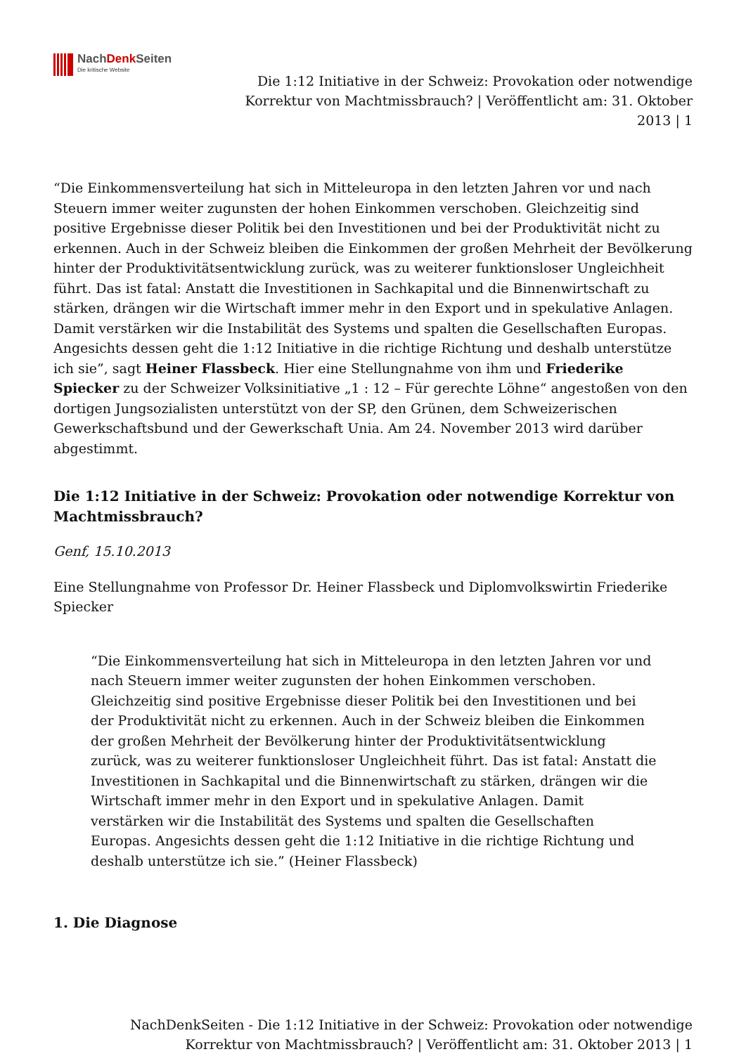NachDenk Seiten
Die kritische Website
Die 1:12 Initiative in der Schweiz: Provokation oder notwendige Korrektur von Machtmissbrauch? | Veröffentlicht am: 31. Oktober 2013 | 1
“Die Einkommensverteilung hat sich in Mitteleuropa in den letzten Jahren vor und nach Steuern immer weiter zugunsten der hohen Einkommen verschoben. Gleichzeitig sind positive Ergebnisse dieser Politik bei den Investitionen und bei der Produktivität nicht zu erkennen. Auch in der Schweiz bleiben die Einkommen der großen Mehrheit der Bevölkerung hinter der Produktivitätsentwicklung zurück, was zu weiterer funktionsloser Ungleichheit führt. Das ist fatal: Anstatt die Investitionen in Sachkapital und die Binnenwirtschaft zu stärken, drängen wir die Wirtschaft immer mehr in den Export und in spekulative Anlagen. Damit verstärken wir die Instabilität des Systems und spalten die Gesellschaften Europas. Angesichts dessen geht die 1:12 Initiative in die richtige Richtung und deshalb unterstütze ich sie”, sagt Heiner Flassbeck. Hier eine Stellungnahme von ihm und Friederike Spiecker zu der Schweizer Volksinitiative „1 : 12 – Für gerechte Löhne“ angestoßen von den dortigen Jungsozialisten unterstützt von der SP, den Grünen, dem Schweizerischen Gewerkschaftsbund und der Gewerkschaft Unia. Am 24. November 2013 wird darüber abgestimmt.
Die 1:12 Initiative in der Schweiz: Provokation oder notwendige Korrektur von Machtmissbrauch?
Genf, 15.10.2013
Eine Stellungnahme von Professor Dr. Heiner Flassbeck und Diplomvolkswirtin Friederike Spiecker
“Die Einkommensverteilung hat sich in Mitteleuropa in den letzten Jahren vor und nach Steuern immer weiter zugunsten der hohen Einkommen verschoben. Gleichzeitig sind positive Ergebnisse dieser Politik bei den Investitionen und bei der Produktivität nicht zu erkennen. Auch in der Schweiz bleiben die Einkommen der großen Mehrheit der Bevölkerung hinter der Produktivitätsentwicklung zurück, was zu weiterer funktionsloser Ungleichheit führt. Das ist fatal: Anstatt die Investitionen in Sachkapital und die Binnenwirtschaft zu stärken, drängen wir die Wirtschaft immer mehr in den Export und in spekulative Anlagen. Damit verstärken wir die Instabilität des Systems und spalten die Gesellschaften Europas. Angesichts dessen geht die 1:12 Initiative in die richtige Richtung und deshalb unterstütze ich sie.” (Heiner Flassbeck)
1. Die Diagnose
NachDenkSeiten - Die 1:12 Initiative in der Schweiz: Provokation oder notwendige Korrektur von Machtmissbrauch? | Veröffentlicht am: 31. Oktober 2013 | 1